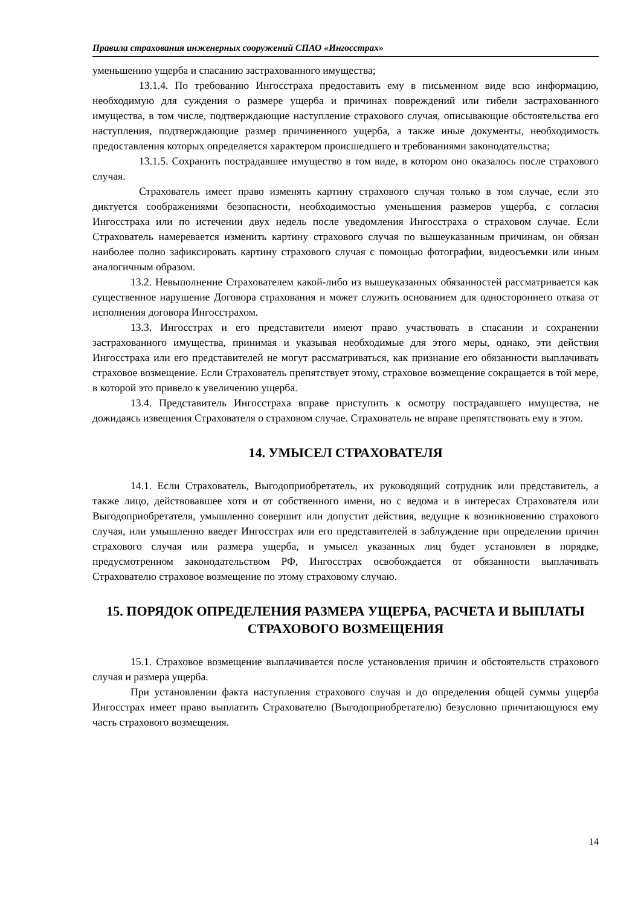Правила страхования инженерных сооружений СПАО «Ингосстрах»
уменьшению ущерба и спасанию застрахованного имущества;
13.1.4. По требованию Ингосстраха предоставить ему в письменном виде всю информацию, необходимую для суждения о размере ущерба и причинах повреждений или гибели застрахованного имущества, в том числе, подтверждающие наступление страхового случая, описывающие обстоятельства его наступления, подтверждающие размер причиненного ущерба, а также иные документы, необходимость предоставления которых определяется характером происшедшего и требованиями законодательства;
13.1.5. Сохранить пострадавшее имущество в том виде, в котором оно оказалось после страхового случая.
Страхователь имеет право изменять картину страхового случая только в том случае, если это диктуется соображениями безопасности, необходимостью уменьшения размеров ущерба, с согласия Ингосстраха или по истечении двух недель после уведомления Ингосстраха о страховом случае. Если Страхователь намеревается изменить картину страхового случая по вышеуказанным причинам, он обязан наиболее полно зафиксировать картину страхового случая с помощью фотографии, видеосъемки или иным аналогичным образом.
13.2. Невыполнение Страхователем какой-либо из вышеуказанных обязанностей рассматривается как существенное нарушение Договора страхования и может служить основанием для одностороннего отказа от исполнения договора Ингосстрахом.
13.3. Ингосстрах и его представители имеют право участвовать в спасании и сохранении застрахованного имущества, принимая и указывая необходимые для этого меры, однако, эти действия Ингосстраха или его представителей не могут рассматриваться, как признание его обязанности выплачивать страховое возмещение. Если Страхователь препятствует этому, страховое возмещение сокращается в той мере, в которой это привело к увеличению ущерба.
13.4. Представитель Ингосстраха вправе приступить к осмотру пострадавшего имущества, не дожидаясь извещения Страхователя о страховом случае. Страхователь не вправе препятствовать ему в этом.
14. УМЫСЕЛ СТРАХОВАТЕЛЯ
14.1. Если Страхователь, Выгодоприобретатель, их руководящий сотрудник или представитель, а также лицо, действовавшее хотя и от собственного имени, но с ведома и в интересах Страхователя или Выгодоприобретателя, умышленно совершит или допустит действия, ведущие к возникновению страхового случая, или умышленно введет Ингосстрах или его представителей в заблуждение при определении причин страхового случая или размера ущерба, и умысел указанных лиц будет установлен в порядке, предусмотренном законодательством РФ, Ингосстрах освобождается от обязанности выплачивать Страхователю страховое возмещение по этому страховому случаю.
15. ПОРЯДОК ОПРЕДЕЛЕНИЯ РАЗМЕРА УЩЕРБА, РАСЧЕТА И ВЫПЛАТЫ СТРАХОВОГО ВОЗМЕЩЕНИЯ
15.1. Страховое возмещение выплачивается после установления причин и обстоятельств страхового случая и размера ущерба.
При установлении факта наступления страхового случая и до определения общей суммы ущерба Ингосстрах имеет право выплатить Страхователю (Выгодоприобретателю) безусловно причитающуюся ему часть страхового возмещения.
14